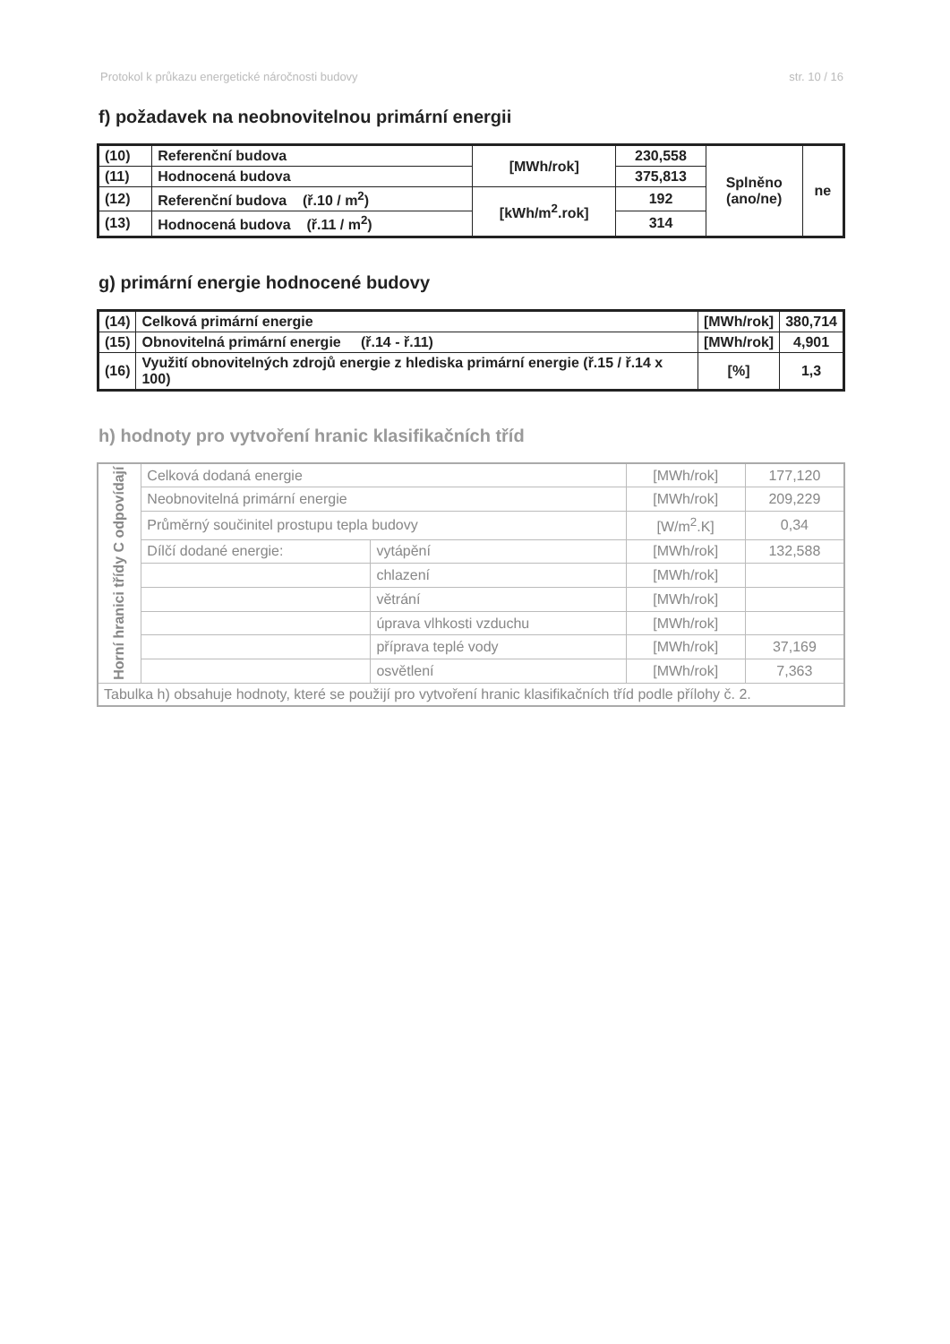Protokol k průkazu energetické náročnosti budovy str. 10 / 16
f) požadavek na neobnovitelnou primární energii
| (10) | Referenční budova | [MWh/rok] | 230,558 | Splněno (ano/ne) | ne |
| (11) | Hodnocená budova | | 375,813 | | |
| (12) | Referenční budova (ř.10 / m<sup>2</sup>) | [kWh/m<sup>2</sup>.rok] | 192 | | |
| (13) | Hodnocená budova (ř.11 / m<sup>2</sup>) | | 314 | | |
g) primární energie hodnocené budovy
| (14) | Celková primární energie | [MWh/rok] | 380,714 |
| (15) | Obnovitelná primární energie (ř.14 - ř.11) | [MWh/rok] | 4,901 |
| (16) | Využití obnovitelných zdrojů energie z hlediska primární energie (ř.15 / ř.14 x 100) | [%] | 1,3 |
h) hodnoty pro vytvoření hranic klasifikačních tříd
| Horní hranici třídy C odpovídají | Celková dodaná energie | | [MWh/rok] | 177,120 |
| | Neobnovitelná primární energie | | [MWh/rok] | 209,229 |
| | Průměrný součinitel prostupu tepla budovy | | [W/m<sup>2</sup>.K] | 0,34 |
| | Dílčí dodané energie: | vytápění | [MWh/rok] | 132,588 |
| | | chlazení | [MWh/rok] | |
| | | větrání | [MWh/rok] | |
| | | úprava vlhkosti vzduchu | [MWh/rok] | |
| | | příprava teplé vody | [MWh/rok] | 37,169 |
| | | osvětlení | [MWh/rok] | 7,363 |
| Tabulka h) obsahuje hodnoty, které se použijí pro vytvoření hranic klasifikačních tříd podle přílohy č. 2. | | | | |